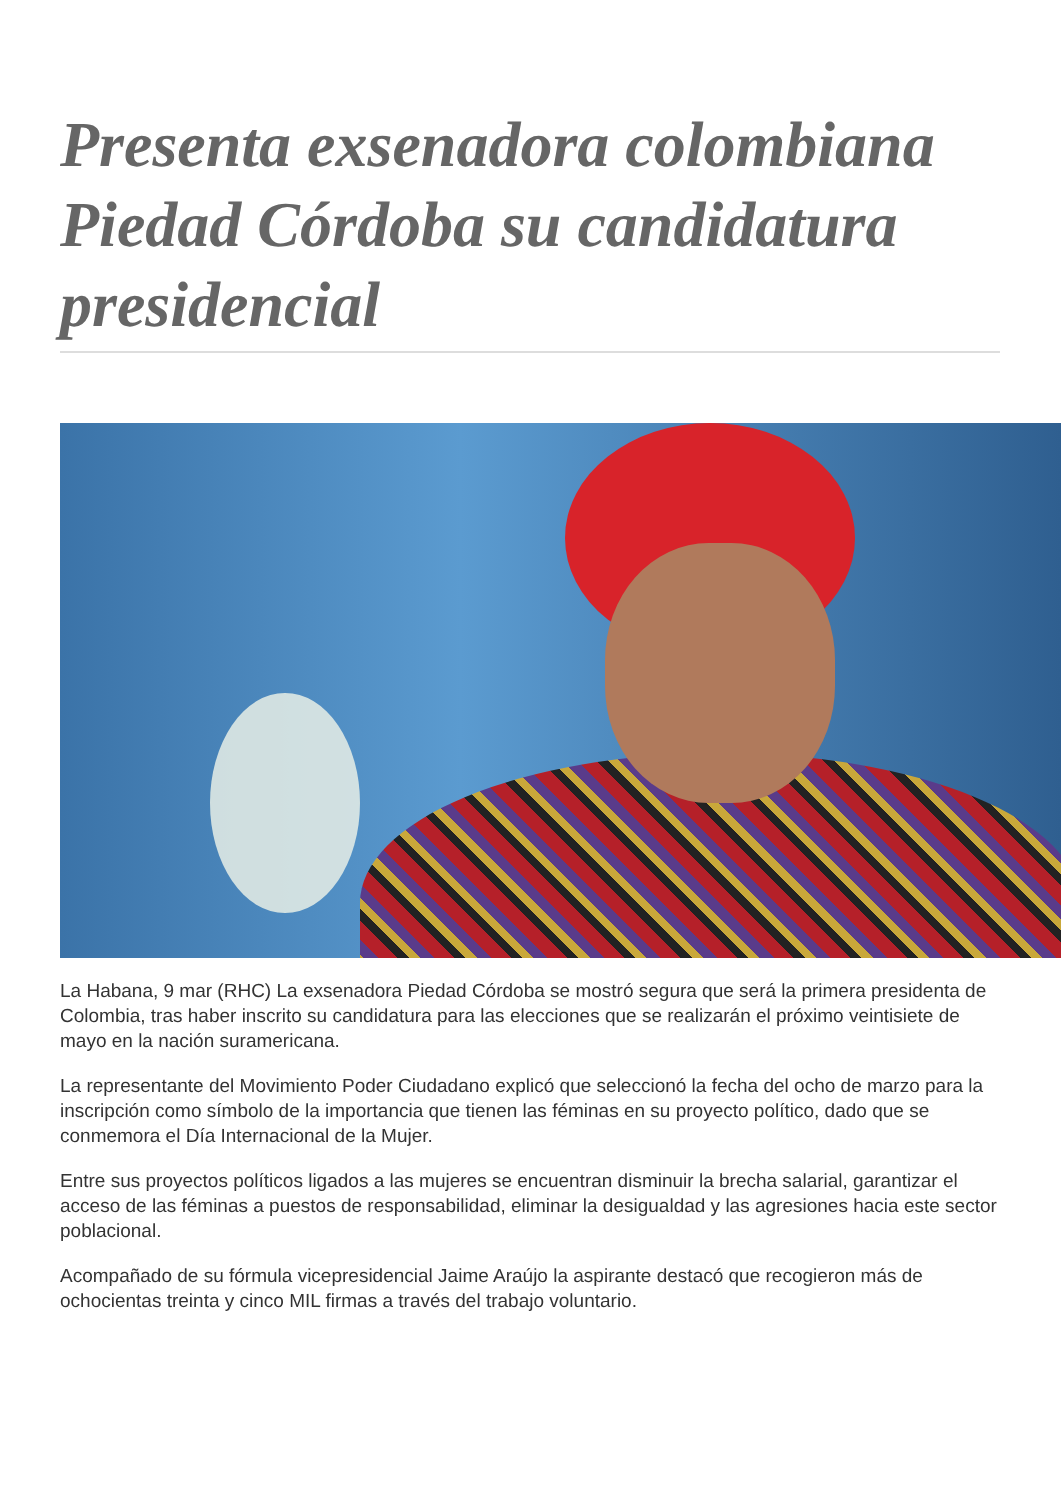Presenta exsenadora colombiana Piedad Córdoba su candidatura presidencial
La Habana, 9 mar (RHC) La exsenadora Piedad Córdoba se mostró segura que será la primera presidenta de Colombia, tras haber inscrito su candidatura para las elecciones que se realizarán el próximo veintisiete de mayo en la nación suramericana.
La representante del Movimiento Poder Ciudadano explicó que seleccionó la fecha del ocho de marzo para la inscripción como símbolo de la importancia que tienen las féminas en su proyecto político, dado que se conmemora el Día Internacional de la Mujer.
Entre sus proyectos políticos ligados a las mujeres se encuentran disminuir la brecha salarial, garantizar el acceso de las féminas a puestos de responsabilidad, eliminar la desigualdad y las agresiones hacia este sector poblacional.
Acompañado de su fórmula vicepresidencial Jaime Araújo la aspirante destacó que recogieron más de ochocientas treinta y cinco MIL firmas a través del trabajo voluntario.